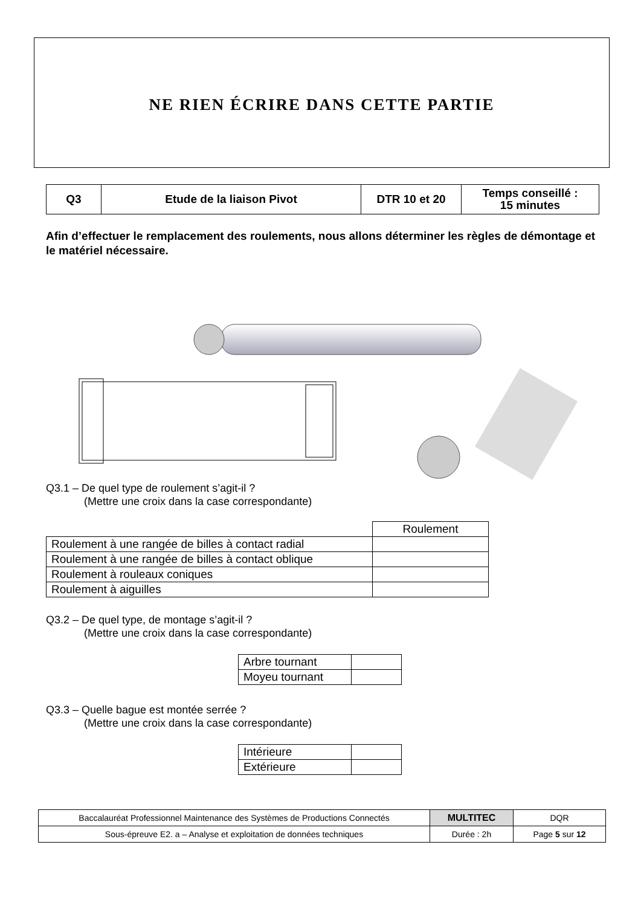NE RIEN ÉCRIRE DANS CETTE PARTIE
| Q3 | Etude de la liaison Pivot | DTR 10 et 20 | Temps conseillé : 15 minutes |
Afin d’effectuer le remplacement des roulements, nous allons déterminer les règles de démontage et le matériel nécessaire.
Q3.1 – De quel type de roulement s’agit-il ?
(Mettre une croix dans la case correspondante)
| | Roulement |
| Roulement à une rangée de billes à contact radial | |
| Roulement à une rangée de billes à contact oblique | |
| Roulement à rouleaux coniques | |
| Roulement à aiguilles | |
Q3.2 – De quel type, de montage s’agit-il ?
(Mettre une croix dans la case correspondante)
| Arbre tournant | |
| Moyeu tournant | |
Q3.3 – Quelle bague est montée serrée ?
(Mettre une croix dans la case correspondante)
| Intérieure | |
| Extérieure | |
| Baccalauréat Professionnel Maintenance des Systèmes de Productions Connectés | MULTITEC | DQR |
| Sous-épreuve E2. a – Analyse et exploitation de données techniques | Durée : 2h | Page 5 sur 12 |